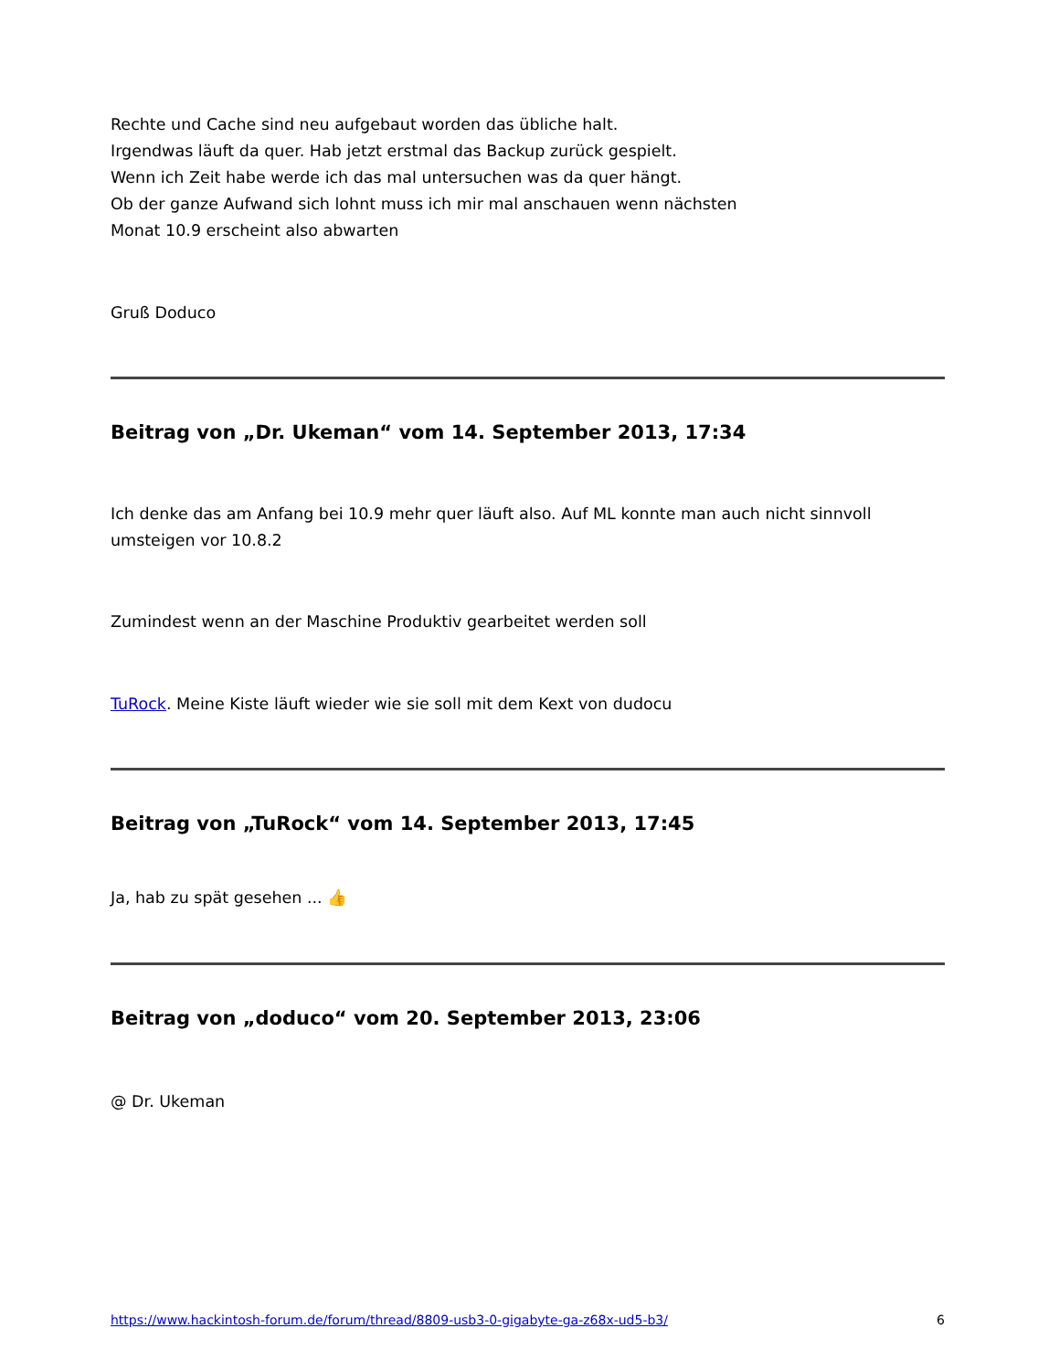Rechte und Cache sind neu aufgebaut worden das übliche halt.
Irgendwas läuft da quer. Hab jetzt erstmal das Backup zurück gespielt.
Wenn ich Zeit habe werde ich das mal untersuchen was da quer hängt.
Ob der ganze Aufwand sich lohnt muss ich mir mal anschauen wenn nächsten
Monat 10.9 erscheint also abwarten
Gruß Doduco
Beitrag von „Dr. Ukeman“ vom 14. September 2013, 17:34
Ich denke das am Anfang bei 10.9 mehr quer läuft also. Auf ML konnte man auch nicht sinnvoll umsteigen vor 10.8.2
Zumindest wenn an der Maschine Produktiv gearbeitet werden soll
TuRock. Meine Kiste läuft wieder wie sie soll mit dem Kext von dudocu
Beitrag von „TuRock“ vom 14. September 2013, 17:45
Ja, hab zu spät gesehen ... 👍
Beitrag von „doduco“ vom 20. September 2013, 23:06
@ Dr. Ukeman
https://www.hackintosh-forum.de/forum/thread/8809-usb3-0-gigabyte-ga-z68x-ud5-b3/ 6